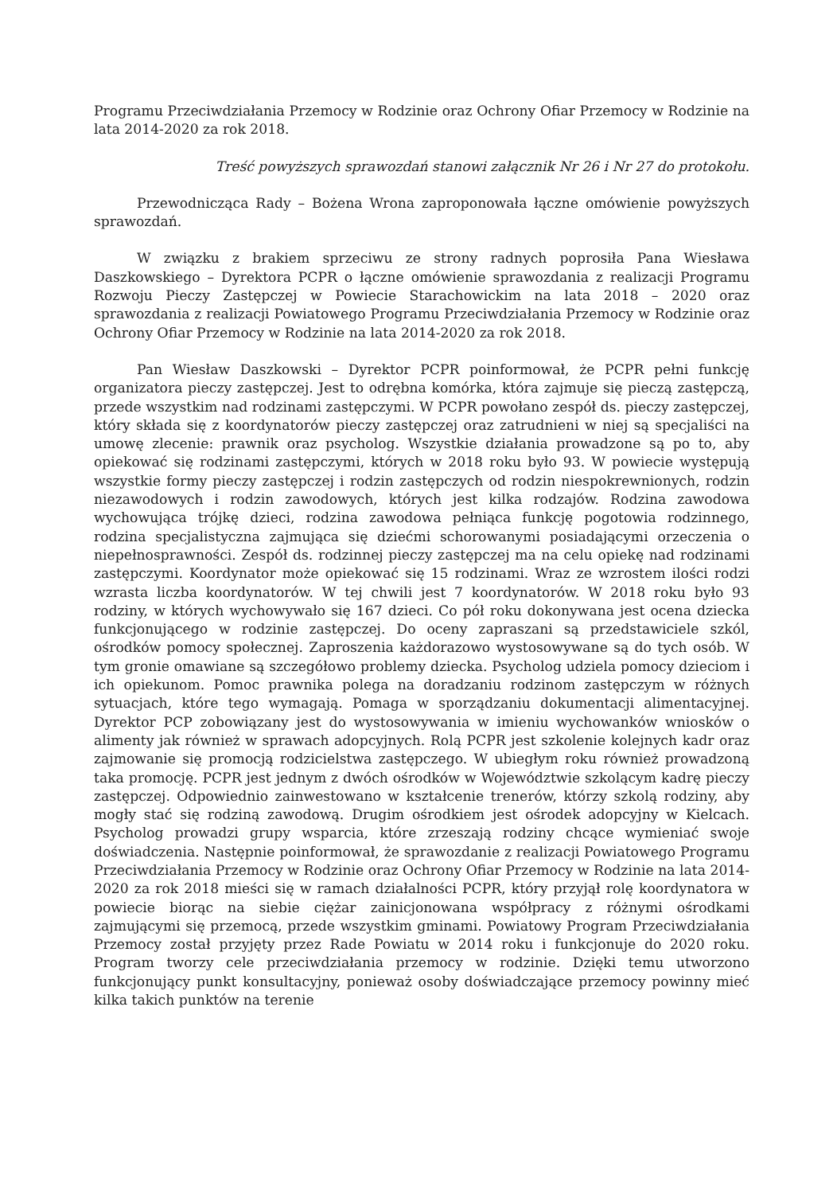Programu Przeciwdziałania Przemocy w Rodzinie oraz Ochrony Ofiar Przemocy w Rodzinie na lata 2014-2020 za rok 2018.
Treść powyższych sprawozdań stanowi załącznik Nr 26 i Nr 27 do protokołu.
Przewodnicząca Rady – Bożena Wrona zaproponowała łączne omówienie powyższych sprawozdań.
W związku z brakiem sprzeciwu ze strony radnych poprosiła Pana Wiesława Daszkowskiego – Dyrektora PCPR o łączne omówienie sprawozdania z realizacji Programu Rozwoju Pieczy Zastępczej w Powiecie Starachowickim na lata 2018 – 2020 oraz sprawozdania z realizacji Powiatowego Programu Przeciwdziałania Przemocy w Rodzinie oraz Ochrony Ofiar Przemocy w Rodzinie na lata 2014-2020 za rok 2018.
Pan Wiesław Daszkowski – Dyrektor PCPR poinformował, że PCPR pełni funkcję organizatora pieczy zastępczej. Jest to odrębna komórka, która zajmuje się pieczą zastępczą, przede wszystkim nad rodzinami zastępczymi. W PCPR powołano zespół ds. pieczy zastępczej, który składa się z koordynatorów pieczy zastępczej oraz zatrudnieni w niej są specjaliści na umowę zlecenie: prawnik oraz psycholog. Wszystkie działania prowadzone są po to, aby opiekować się rodzinami zastępczymi, których w 2018 roku było 93. W powiecie występują wszystkie formy pieczy zastępczej i rodzin zastępczych od rodzin niespokrewnionych, rodzin niezawodowych i rodzin zawodowych, których jest kilka rodzajów. Rodzina zawodowa wychowująca trójkę dzieci, rodzina zawodowa pełniąca funkcję pogotowia rodzinnego, rodzina specjalistyczna zajmująca się dziećmi schorowanymi posiadającymi orzeczenia o niepełnosprawności. Zespół ds. rodzinnej pieczy zastępczej ma na celu opiekę nad rodzinami zastępczymi. Koordynator może opiekować się 15 rodzinami. Wraz ze wzrostem ilości rodzi wzrasta liczba koordynatorów. W tej chwili jest 7 koordynatorów. W 2018 roku było 93 rodziny, w których wychowywało się 167 dzieci. Co pół roku dokonywana jest ocena dziecka funkcjonującego w rodzinie zastępczej. Do oceny zapraszani są przedstawiciele szkól, ośrodków pomocy społecznej. Zaproszenia każdorazowo wystosowywane są do tych osób. W tym gronie omawiane są szczegółowo problemy dziecka. Psycholog udziela pomocy dzieciom i ich opiekunom. Pomoc prawnika polega na doradzaniu rodzinom zastępczym w różnych sytuacjach, które tego wymagają. Pomaga w sporządzaniu dokumentacji alimentacyjnej. Dyrektor PCP zobowiązany jest do wystosowywania w imieniu wychowanków wniosków o alimenty jak również w sprawach adopcyjnych. Rolą PCPR jest szkolenie kolejnych kadr oraz zajmowanie się promocją rodzicielstwa zastępczego. W ubiegłym roku również prowadzoną taka promocję. PCPR jest jednym z dwóch ośrodków w Województwie szkolącym kadrę pieczy zastępczej. Odpowiednio zainwestowano w kształcenie trenerów, którzy szkolą rodziny, aby mogły stać się rodziną zawodową. Drugim ośrodkiem jest ośrodek adopcyjny w Kielcach. Psycholog prowadzi grupy wsparcia, które zrzeszają rodziny chcące wymieniać swoje doświadczenia. Następnie poinformował, że sprawozdanie z realizacji Powiatowego Programu Przeciwdziałania Przemocy w Rodzinie oraz Ochrony Ofiar Przemocy w Rodzinie na lata 2014-2020 za rok 2018 mieści się w ramach działalności PCPR, który przyjął rolę koordynatora w powiecie biorąc na siebie ciężar zainicjonowana współpracy z różnymi ośrodkami zajmującymi się przemocą, przede wszystkim gminami. Powiatowy Program Przeciwdziałania Przemocy został przyjęty przez Rade Powiatu w 2014 roku i funkcjonuje do 2020 roku. Program tworzy cele przeciwdziałania przemocy w rodzinie. Dzięki temu utworzono funkcjonujący punkt konsultacyjny, ponieważ osoby doświadczające przemocy powinny mieć kilka takich punktów na terenie